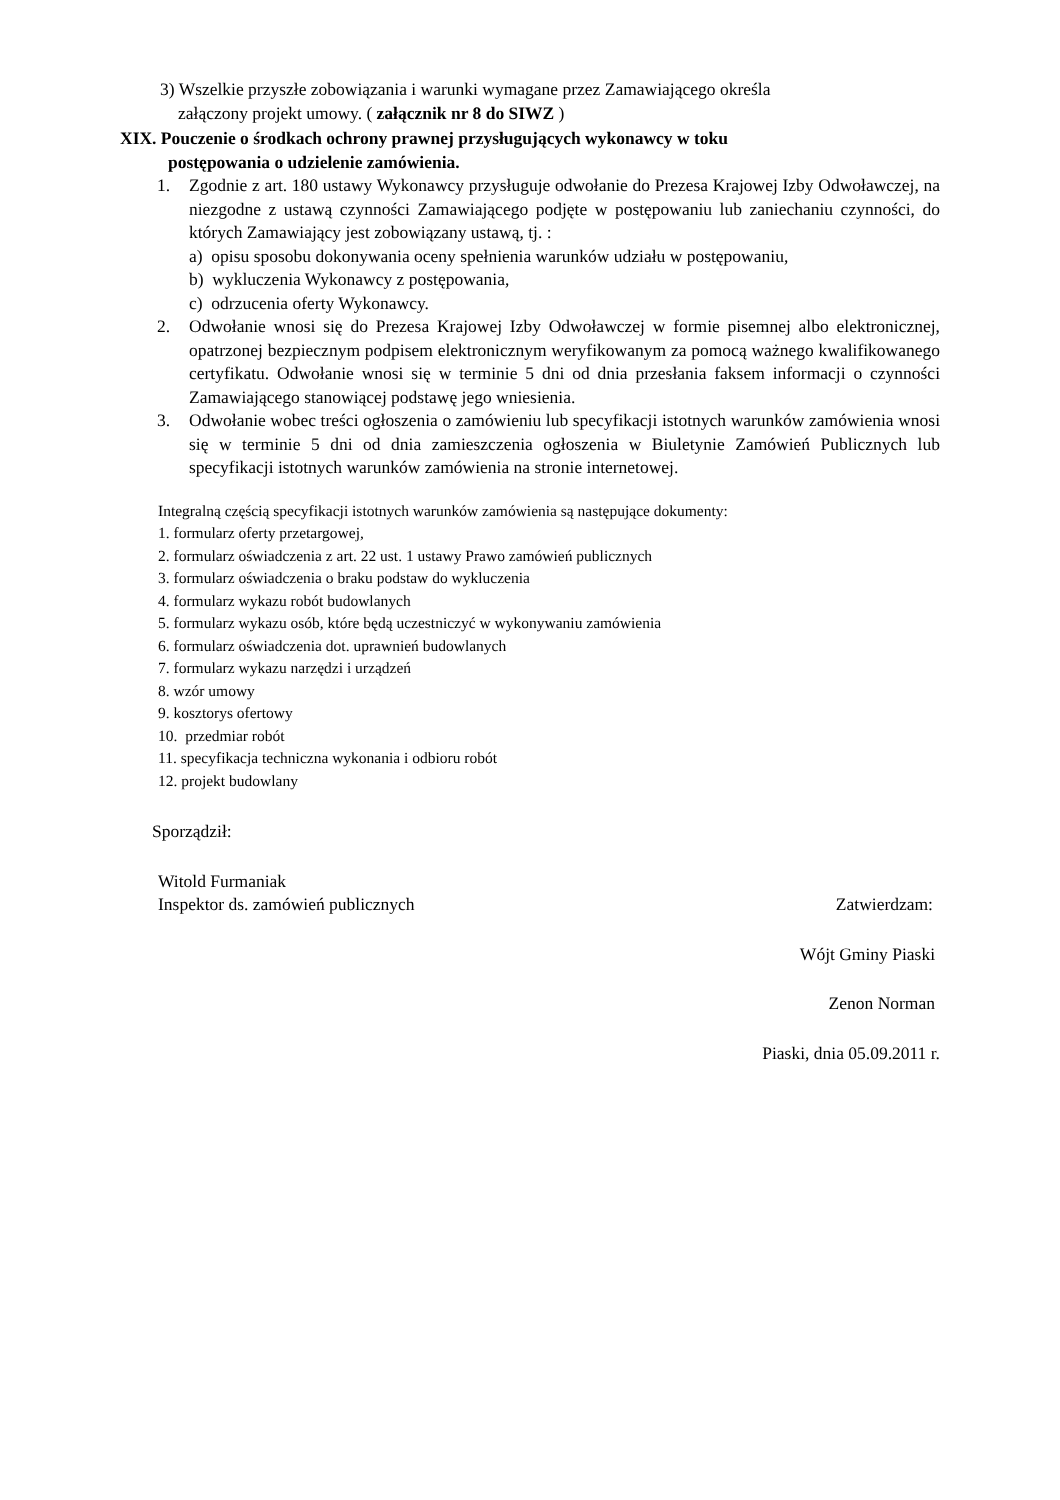3) Wszelkie przyszłe zobowiązania i warunki wymagane przez Zamawiającego określa
załączony projekt umowy. ( załącznik nr 8 do SIWZ )
XIX. Pouczenie o środkach ochrony prawnej przysługujących wykonawcy w toku
postępowania o udzielenie zamówienia.
1. Zgodnie z art. 180 ustawy Wykonawcy przysługuje odwołanie do Prezesa Krajowej Izby Odwoławczej, na niezgodne z ustawą czynności Zamawiającego podjęte w postępowaniu lub zaniechaniu czynności, do których Zamawiający jest zobowiązany ustawą, tj. :
a) opisu sposobu dokonywania oceny spełnienia warunków udziału w postępowaniu,
b) wykluczenia Wykonawcy z postępowania,
c) odrzucenia oferty Wykonawcy.
2. Odwołanie wnosi się do Prezesa Krajowej Izby Odwoławczej w formie pisemnej albo elektronicznej, opatrzonej bezpiecznym podpisem elektronicznym weryfikowanym za pomocą ważnego kwalifikowanego certyfikatu. Odwołanie wnosi się w terminie 5 dni od dnia przesłania faksem informacji o czynności Zamawiającego stanowiącej podstawę jego wniesienia.
3. Odwołanie wobec treści ogłoszenia o zamówieniu lub specyfikacji istotnych warunków zamówienia wnosi się w terminie 5 dni od dnia zamieszczenia ogłoszenia w Biuletynie Zamówień Publicznych lub specyfikacji istotnych warunków zamówienia na stronie internetowej.
Integralną częścią specyfikacji istotnych warunków zamówienia są następujące dokumenty:
1. formularz oferty przetargowej,
2. formularz oświadczenia z art. 22 ust. 1 ustawy Prawo zamówień publicznych
3. formularz oświadczenia o braku podstaw do wykluczenia
4. formularz wykazu robót budowlanych
5. formularz wykazu osób, które będą uczestniczyć w wykonywaniu zamówienia
6. formularz oświadczenia dot. uprawnień budowlanych
7. formularz wykazu narzędzi i urządzeń
8. wzór umowy
9. kosztorys ofertowy
10. przedmiar robót
11. specyfikacja techniczna wykonania i odbioru robót
12. projekt budowlany
Sporządził:
Witold Furmaniak
Inspektor ds. zamówień publicznych Zatwierdzam:
Wójt Gminy Piaski
Zenon Norman
Piaski, dnia 05.09.2011 r.